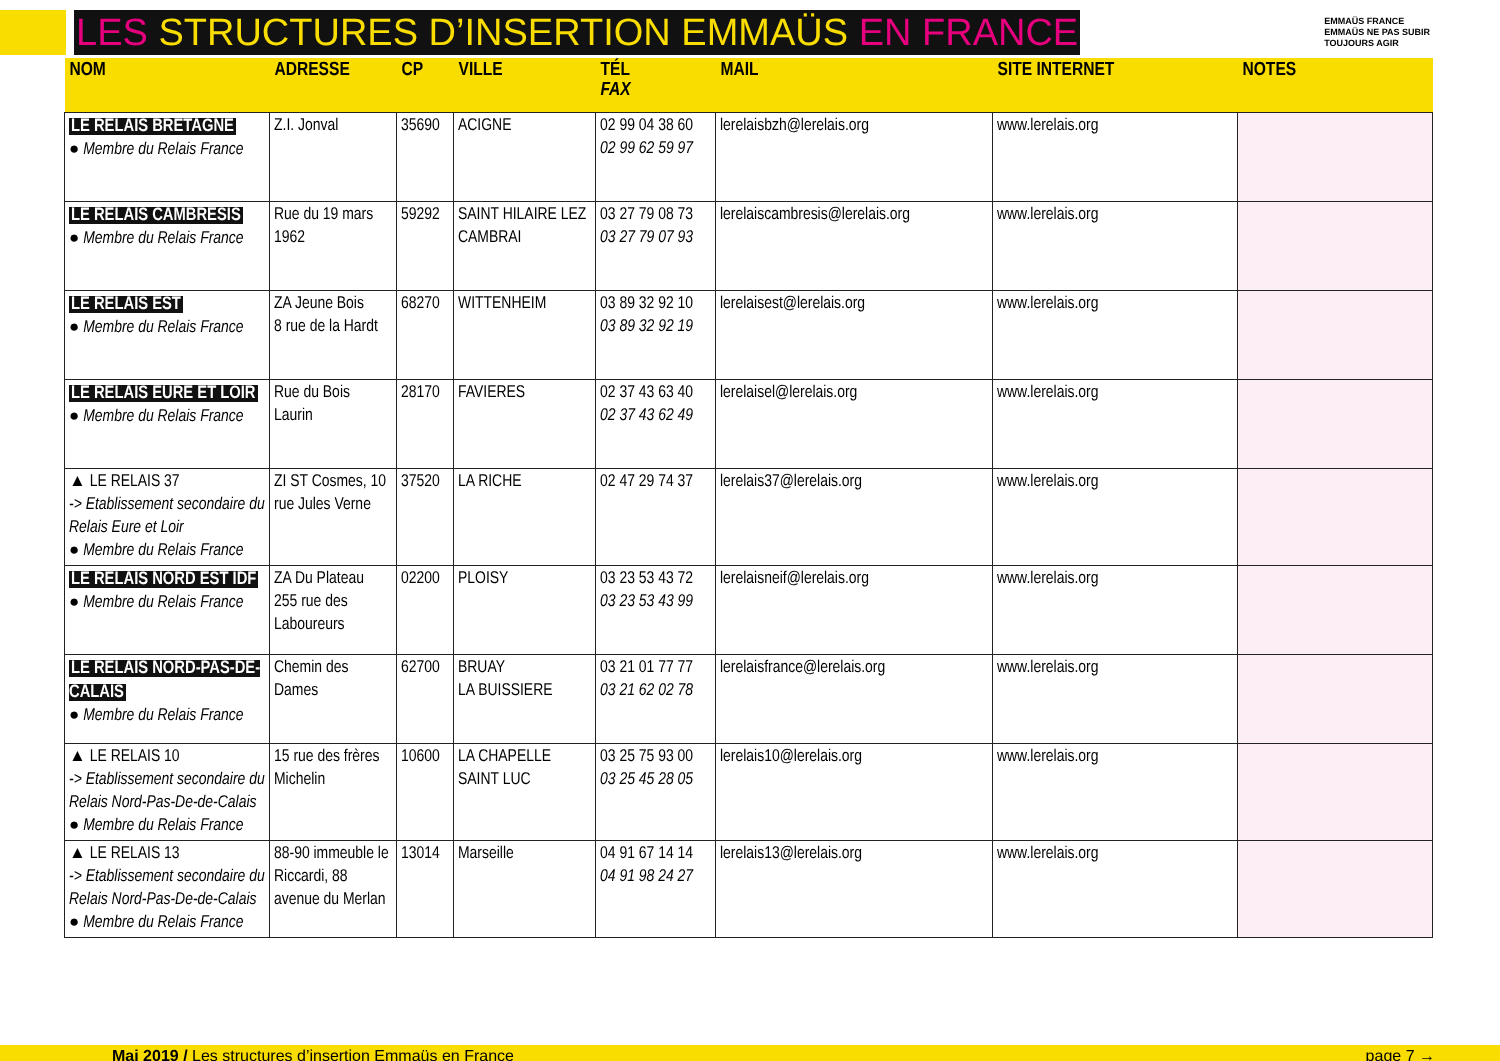LES STRUCTURES D’INSERTION EMMAÜS EN FRANCE
EMMAÜS FRANCE
EMMAÜS NE PAS SUBIR
TOUJOURS AGIR
| NOM | ADRESSE | CP | VILLE | TÉL FAX | MAIL | SITE INTERNET | NOTES |
| --- | --- | --- | --- | --- | --- | --- | --- |
| LE RELAIS BRETAGNE ● Membre du Relais France | Z.I. Jonval | 35690 | ACIGNE | 02 99 04 38 60 02 99 62 59 97 | lerelaisbzh@lerelais.org | www.lerelais.org | |
| LE RELAIS CAMBRESIS ● Membre du Relais France | Rue du 19 mars 1962 | 59292 | SAINT HILAIRE LEZ CAMBRAI | 03 27 79 08 73 03 27 79 07 93 | lerelaiscambresis@lerelais.org | www.lerelais.org | |
| LE RELAIS EST ● Membre du Relais France | ZA Jeune Bois 8 rue de la Hardt | 68270 | WITTENHEIM | 03 89 32 92 10 03 89 32 92 19 | lerelaisest@lerelais.org | www.lerelais.org | |
| LE RELAIS EURE ET LOIR ● Membre du Relais France | Rue du Bois Laurin | 28170 | FAVIERES | 02 37 43 63 40 02 37 43 62 49 | lerelaisel@lerelais.org | www.lerelais.org | |
| ▲ LE RELAIS 37 -> Etablissement secondaire du Relais Eure et Loir ● Membre du Relais France | ZI ST Cosmes, 10 rue Jules Verne | 37520 | LA RICHE | 02 47 29 74 37 | lerelais37@lerelais.org | www.lerelais.org | |
| LE RELAIS NORD EST IDF ● Membre du Relais France | ZA Du Plateau 255 rue des Laboureurs | 02200 | PLOISY | 03 23 53 43 72 03 23 53 43 99 | lerelaisneif@lerelais.org | www.lerelais.org | |
| LE RELAIS NORD-PAS-DE-CALAIS ● Membre du Relais France | Chemin des Dames | 62700 | BRUAY LA BUISSIERE | 03 21 01 77 77 03 21 62 02 78 | lerelaisfrance@lerelais.org | www.lerelais.org | |
| ▲ LE RELAIS 10 -> Etablissement secondaire du Relais Nord-Pas-De-de-Calais ● Membre du Relais France | 15 rue des frères Michelin | 10600 | LA CHAPELLE SAINT LUC | 03 25 75 93 00 03 25 45 28 05 | lerelais10@lerelais.org | www.lerelais.org | |
| ▲ LE RELAIS 13 -> Etablissement secondaire du Relais Nord-Pas-De-de-Calais ● Membre du Relais France | 88-90 immeuble le Riccardi, 88 avenue du Merlan | 13014 | Marseille | 04 91 67 14 14 04 91 98 24 27 | lerelais13@lerelais.org | www.lerelais.org | |
Mai 2019 / Les structures d’insertion Emmaüs en France page 7 →